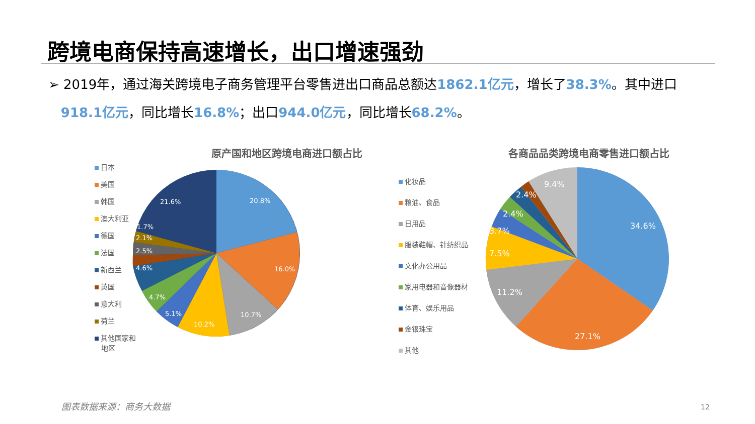跨境电商保持高速增长，出口增速强劲
➢ 2019年，通过海关跨境电子商务管理平台零售进出口商品总额达1862.1亿元，增长了38.3%。其中进口
918.1亿元，同比增长16.8%；出口944.0亿元，同比增长68.2%。
原产国和地区跨境电商进口额占比
日本
美国
韩国
澳大利亚
德国
法国
新西兰
英国
意大利
荷兰
其他国家和
地区
20.8%
16.0%
10.7%
10.2%
5.1%
4.7%
4.6%
2.5%
2.1%
1.7%
21.6%
各商品品类跨境电商零售进口额占比
化妆品
粮油、食品
日用品
服装鞋帽、针纺织品
文化办公用品
家用电器和音像器材
体育、娱乐用品
金银珠宝
其他
34.6%
27.1%
11.2%
7.5%
3.7%
2.4%
2.4%
9.4%
图表数据来源：商务大数据 12